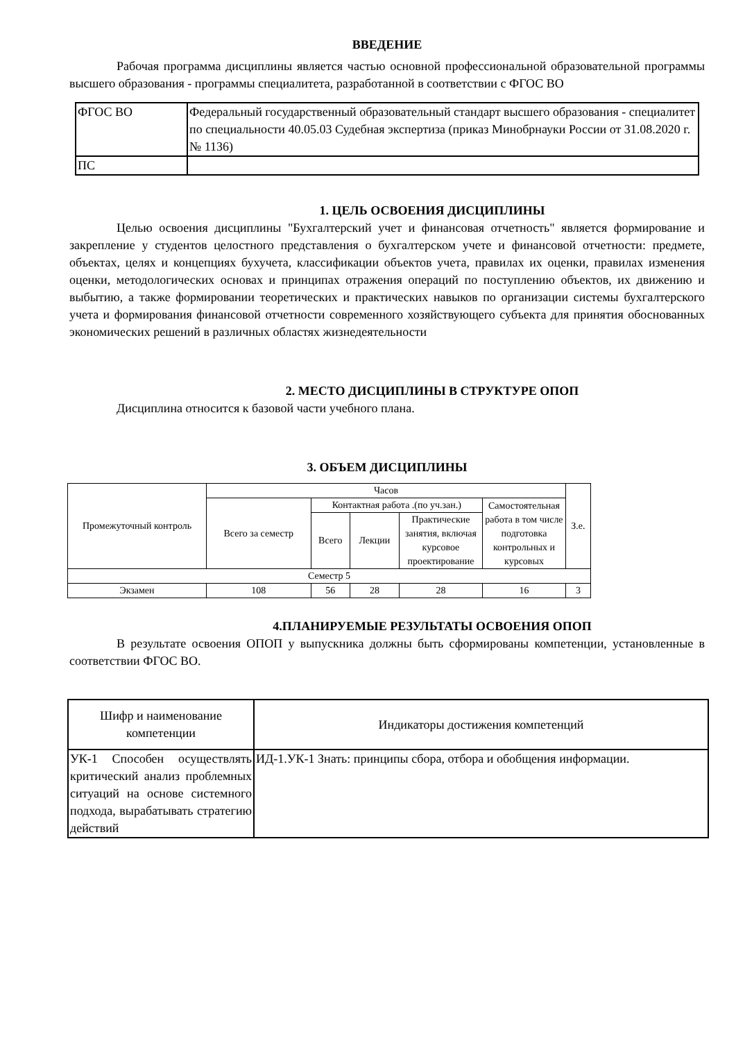ВВЕДЕНИЕ
Рабочая программа дисциплины является частью основной профессиональной образовательной программы высшего образования - программы специалитета, разработанной в соответствии с ФГОС ВО
| ФГОС ВО | Федеральный государственный образовательный стандарт высшего образования - специалитет по специальности 40.05.03 Судебная экспертиза (приказ Минобрнауки России от 31.08.2020 г. № 1136) |
| ПС | |
1. ЦЕЛЬ ОСВОЕНИЯ ДИСЦИПЛИНЫ
Целью освоения дисциплины "Бухгалтерский учет и финансовая отчетность" является формирование и закрепление у студентов целостного представления о бухгалтерском учете и финансовой отчетности: предмете, объектах, целях и концепциях бухучета, классификации объектов учета, правилах их оценки, правилах изменения оценки, методологических основах и принципах отражения операций по поступлению объектов, их движению и выбытию, а также формировании теоретических и практических навыков по организации системы бухгалтерского учета и формирования финансовой отчетности современного хозяйствующего субъекта для принятия обоснованных экономических решений в различных областях жизнедеятельности
2. МЕСТО ДИСЦИПЛИНЫ В СТРУКТУРЕ ОПОП
Дисциплина относится к базовой части учебного плана.
3. ОБЪЕМ ДИСЦИПЛИНЫ
| Промежуточный контроль | Часов | | | | | З.е. |
| --- | --- | --- | --- | --- | --- | --- |
| | Всего за семестр | Контактная работа .(по уч.зан.) | | | Самостоятельная работа в том числе подготовка контрольных и курсовых | |
| | | Всего | Лекции | Практические занятия, включая курсовое проектирование | | |
| Семестр 5 | | | | | | |
| Экзамен | 108 | 56 | 28 | 28 | 16 | 3 |
4.ПЛАНИРУЕМЫЕ РЕЗУЛЬТАТЫ ОСВОЕНИЯ ОПОП
В результате освоения ОПОП у выпускника должны быть сформированы компетенции, установленные в соответствии ФГОС ВО.
| Шифр и наименование компетенции | Индикаторы достижения компетенций |
| --- | --- |
| УК-1 Способен осуществлять критический анализ проблемных ситуаций на основе системного подхода, вырабатывать стратегию действий | ИД-1.УК-1 Знать: принципы сбора, отбора и обобщения информации. |